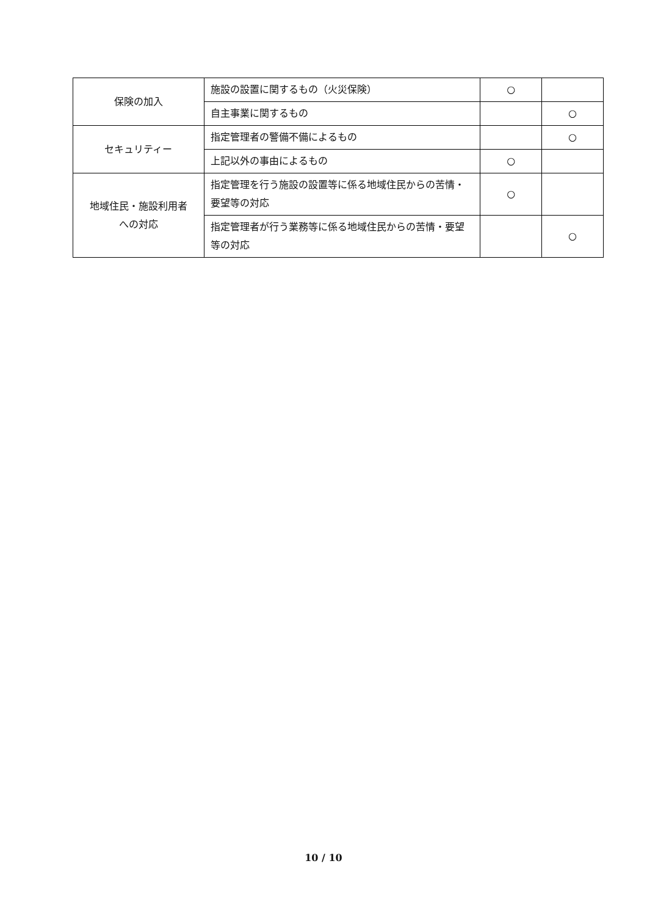| 保険の加入 | 施設の設置に関するもの（火災保険） | ○ | |
| | 自主事業に関するもの | | ○ |
| セキュリティー | 指定管理者の警備不備によるもの | | ○ |
| | 上記以外の事由によるもの | ○ | |
| 地域住民・施設利用者 への対応 | 指定管理を行う施設の設置等に係る地域住民からの苦情・要望等の対応 | ○ | |
| | 指定管理者が行う業務等に係る地域住民からの苦情・要望等の対応 | | ○ |
10 / 10